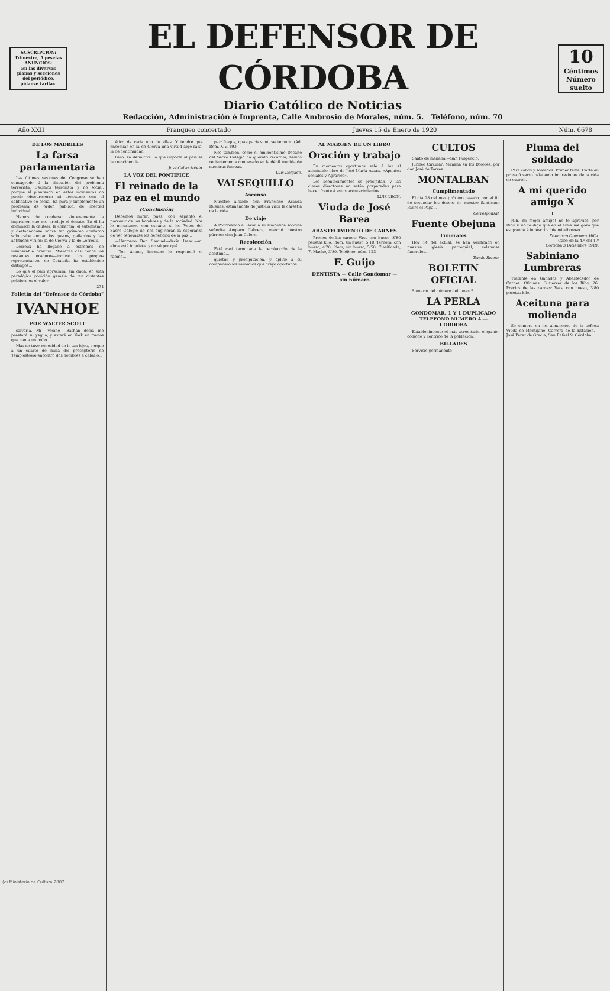SUSCRIPCION:
Trimestre, 5 pesetas
ANUNCIOS:
En las diversas planas y secciones del periódico, pídanse tarifas.
EL DEFENSOR DE CÓRDOBA
Diario Católico de Noticias
Redacción, Administración é Imprenta, Calle Ambrosio de Morales, núm. 5. Teléfono, núm. 70
10
Céntimos
Número suelto
Año XXII Franqueo concertado Jueves 15 de Enero de 1920 Núm. 6678
DE LOS MADRILES
La farsa parlamentaria
Las últimas sesiones del Congreso se han consagrado á la discusión del problema terrorista. Decimos terrorista y no social, porque el planteado en estos momentos no puede obscurecerse ni atenuarse con el calificativo de social. Es pura y simplemente un problema de órden público, de libertad individual.
Hemos de condenar sinceramente la impresión que nos produjo el debate. En él ha dominado la cautela, la cobardía, el eufemismo, y destacándose sobre tan grisáceo contorno solo cabe anotar los gestos, gallardos y las actitudes viriles: la de Cierva y la de Lerroux.
Lerroux ha llegado á extremos de insuperable bravura. Mientras casi todos los restantes oradores—incluso los propios representantes de Cataluña—ha establecido distingos...
Lo que el país apreciará, sin duda, en esta paradójica posición gemela de tan distantes políticos es el valor
274
Folletín del "Defensor de Córdoba"
IVANHOE
POR WALTER SCOTT
salvaría.—Mi vecino Bathan—decía—me prestará su yegua, y estaré en York en menos que canta un pollo.
Mas no tuvo necesidad de ir tan lejos, porque á un cuarto de milla del preceptorio de Templestowe encontró dos hombres á caballo...
ético de cada uno de ellas. Y tendré que encomiar en la de Cierva una virtud algo rara: la de continuidad.
Pero, en definitiva, lo que importa al país es la coincidencia.
José Calvo Sotelo.
LA VOZ DEL PONTIFICE
El reinado de la paz en el mundo
(Conclusión)
Debemos mirar, pues, con espanto el porvenir de los hombres y de la sociedad. Nos lo mirariamos con espanto si los Votos del Sacro Colegio no nos sugirieran la esperanza de ver renovarse los beneficios de la paz...
—Hermano Ben Samuel—decía Isaac,—mi alma está inquieta, y no sé por qué.
—Ten ánimo, hermano—le respondió el rabino...
paz: Itaque, quae pacis sunt, sectemur». (Ad. Rom. XIV, 19.)
Nos también, como el eminentísimo Decano del Sacro Colegio ha querido recordar, hemos recientemente cooperado en la débil medida de nuestras fuerzas...
Luis Delgado.
VALSEQUILLO
Ascenso
Nuestro alcalde don Francisco Aranda Dueñas, estimándolo de justicia vista la carestía de la vida...
De viaje
A Pozoblanco á llevar á su simpática sobrina señorita Amparo Cabrera, marchó nuestro párroco don Juan Calero.
Recolección
Está casi terminada la recolección de la aceituna...
quietud y precipitación, y aplicó á su compañero los remedios que creyó oportunos.
AL MARGEN DE UN LIBRO
Oración y trabajo
En momentos oportunos sale á luz el admirable libro de José María Azara, «Apuntes sociales y Agrarios».
Los acontecimientos se precipitan, y las clases directoras no están preparadas para hacer frente á estos acontecimientos.
LUIS LEÓN.
Viuda de José Barea
ABASTECIMIENTO DE CARNES
Precios de las carnes: Vaca con hueso, 3'80 pesetas kilo; ídem, sin hueso, 5'10. Ternera, con hueso, 4'20; ídem, sin hueso, 5'50. Clasificada, 7. Macho, 3'80. Teléfono, núm. 123
F. Guijo
DENTISTA — Calle Gondomar — sin número
CULTOS
Santo de mañana.—San Fulgencio.
Jubileo Circular: Mañana en los Dolores, por don José de Torres.
MONTALBAN
Cumplimentado
El día 28 del mes próximo pasado, con el fin de secundar los deseos de nuestro Santísimo Padre el Papa...
Corresponsal.
Fuente Obejuna
Funerales
Hoy 14 del actual, se han verificado en nuestra iglesia parroquial, solemnes funerales...
Tomás Rivera.
BOLETIN OFICIAL
Sumario del número del lunes 5.
LA PERLA
GONDOMAR, 1 Y 1 DUPLICADO
TELEFONO NUMERO 4.—CORDOBA
Establecimiento el más acreditado, elegante, cómodo y céntrico de la población...
BILLARES
Servicio permanente
Pluma del soldado
Para cabos y soldados. Primer tema. Carta en prosa ó verso relatando impresiones de la vida de cuartel.
A mi querido amigo X
I
¡Oh, mi mejor amigo! no te agravies, por Dios si no te digo que en el alma me gozo que es grande é indescriptible mi alborozo
Francisco Guerrero Milla.
Cabo de la 4.ª del 1.º
Córdoba 3 Diciembre 1919.
Sabiniano Lumbreras
Tratante en Ganados y Abastecedor de Carnes. Oficinas: Gutiérrez de los Ríos, 26. Precios de las carnes: Vaca con hueso, 3'80 pesetas kilo.
Aceituna para molienda
Se compra en los almacenes de la señora Viuda de Montijano, Carrera de la Estación.—José Pérez de Gracia, San Rafael 9, Córdoba.
(c) Ministerio de Cultura 2007